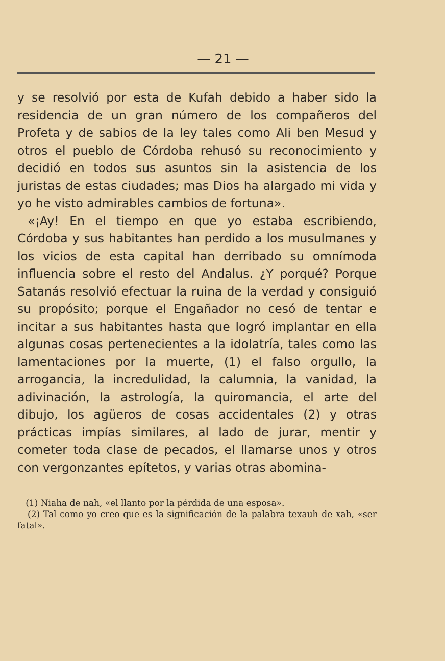— 21 —
y se resolvió por esta de Kufah debido a haber sido la residencia de un gran número de los compañeros del Profeta y de sabios de la ley tales como Ali ben Mesud y otros el pueblo de Córdoba rehusó su reconocimiento y decidió en todos sus asuntos sin la asistencia de los juristas de estas ciudades; mas Dios ha alargado mi vida y yo he visto admirables cambios de fortuna».
«¡Ay! En el tiempo en que yo estaba escribiendo, Córdoba y sus habitantes han perdido a los musulmanes y los vicios de esta capital han derribado su omnímoda influencia sobre el resto del Andalus. ¿Y porqué? Porque Satanás resolvió efectuar la ruina de la verdad y consiguió su propósito; porque el Engañador no cesó de tentar e incitar a sus habitantes hasta que logró implantar en ella algunas cosas pertenecientes a la idolatría, tales como las lamentaciones por la muerte, (1) el falso orgullo, la arrogancia, la incredulidad, la calumnia, la vanidad, la adivinación, la astrología, la quiromancia, el arte del dibujo, los agüeros de cosas accidentales (2) y otras prácticas impías similares, al lado de jurar, mentir y cometer toda clase de pecados, el llamarse unos y otros con vergonzantes epítetos, y varias otras abomina-
(1) Niaha de nah, «el llanto por la pérdida de una esposa».
(2) Tal como yo creo que es la significación de la palabra texauh de xah, «ser fatal».